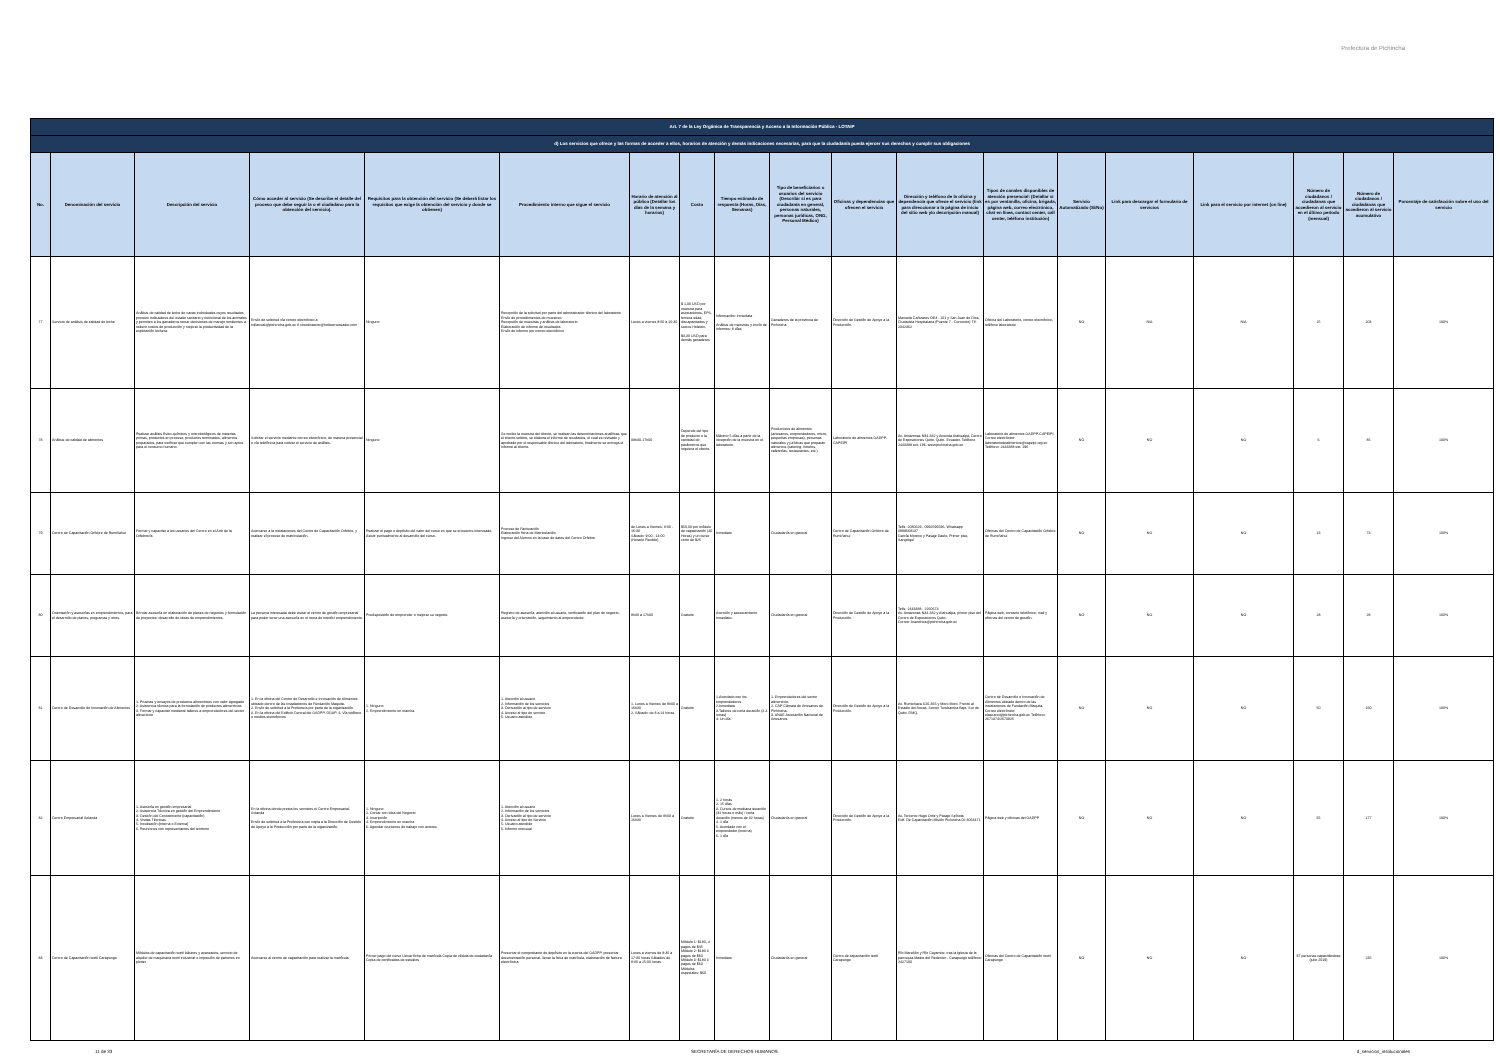Prefectura de Pichincha
| Art. 7 de la Ley Orgánica de Transparencia y Acceso a la Información Pública - LOTAIP | | | | | | | | | | | | | | | | | | |
| d) Los servicios que ofrece y las formas de acceder a ellos, horarios de atención y demás indicaciones necesarias, para que la ciudadanía pueda ejercer sus derechos y cumplir sus obligaciones | | | | | | | | | | | | | | | | | | |
| No. | Denominación del servicio | Descripción del servicio | Cómo acceder al servicio (Se describe el detalle del proceso que debe seguir la o el ciudadano para la obtención del servicio). | Requisitos para la obtención del servicio (Se deberá listar los requisitos que exige la obtención del servicio y donde se obtienen) | Procedimiento interno que sigue el servicio | Horario de atención al público (Detallar los días de la semana y horarios) | Costo | Tiempo estimado de respuesta (Horas, Días, Semanas) | Tipo de beneficiarios o usuarios del servicio (Describir si es para ciudadanía en general, personas naturales, personas jurídicas, ONG, Personal Médico) | Oficinas y dependencias que ofrecen el servicio | Dirección y teléfono de la oficina y dependencia que ofrece el servicio (link para direccionar a la página de inicio del sitio web y/o descripción manual) | Tipos de canales disponibles de atención presencial: (Detallar si es por ventanilla, oficina, brigada, página web, correo electrónico, chat en línea, contact center, call center, teléfono institución) | Servicio Automatizado (Si/No) | Link para descargar el formulario de servicios | Link para el servicio por internet (on line) | Número de ciudadanos / ciudadanas que accedieron al servicio en el último período (mensual) | Número de ciudadanos / ciudadanas que accedieron al servicio acumulativo | Porcentaje de satisfacción sobre el uso del servicio |
| 77 | Servicio de análisis de calidad de leche | Análisis de calidad de leche de vacas individuales cuyos resultados proveen indicadores del estado sanitario y nutricional de los animales y permiten a los ganaderos tomar decisiones de manejo tendientes a reducir costos de producción y mejorar la productividad de la explotación lechera. | Envío de solicitud vía correo electrónico a tvillarreal@pichincha.gob.ec ó coordinacion@holsteinecuador.com | Ninguno | Recepción de la solicitud por parte del administrador técnico del laboratorio Envío de procedimientos de muestreo Recepción de muestras y análisis de laboratorio Elaboración de informe de resultados Envío de informe por correo electrónico | Lunes a viernes 8:00 a 16:30 | $ 1,00 USD por muestra para asociaciones, EPS, tercera edad, discapacitados y socios Holstein. $3,30 USD para demás ganaderos | Información: inmediata Análisis de muestras y envío de informes: 8 días | Ganaderos de la provincia de Pichincha | Dirección de Gestión de Apoyo a la Producción. | Manuela Cañizares OE3 - 101 y San Juan de Dios, Ciudadela Hospitalaria (Puente 7 - Conocoto) Tlf: 2342362 | Oficina del Laboratorio, correo electrónico, teléfono laboratorio | NO | N/A | N/A | 25 | 203 | 100% |
| 78 | Análisis de calidad de alimentos | Realizar análisis físico-químicos y microbiológicos de materias primas, productos en proceso, productos terminados, alimentos preparados, para verificar que cumplen con las normas y son aptos para el consumo humano. | Solicitar el servicio mediante correo electrónico, de manera presencial o vía telefónica para cotizar el servicio de análisis. | Ninguno | Se recibe la muestra del cliente, se realizan las determinaciones analíticas que el cliente solicite, se elabora el informe de resultados, el cual es revisado y aprobado por el responsable técnico del laboratorio, finalmente se entrega el informe al cliente. | 08h30-17h00 | Depende del tipo de producto o la cantidad de parámetros que requiera el cliente. | Máximo 5 días a partir de la recepción de la muestra en el laboratorio. | Productores de alimentos (artesanos, emprendedores, micro, pequeñas empresas), personas naturales y jurídicas que preparan alimentos (catering, hoteles, cafeterías, restaurantes, etc.) | Laboratorio de alimentos GADPP-CAPEIPI | Av. Amazonas N34-332 y Avenida Atahualpa, Centro de Exposiciones Quito. Quito- Ecuador. Teléfono 2443388 ext. 196. www.pichincha.gob.ec | Laboratorio de alimentos GADPP-CAPEIPI. Correo electrónico: laboratoriodealimentos@capeipi.org.ec Teléfono: 2443388 ext. 196 | NO | NO | NO | 6 | 85 | 100% |
| 79 | Centro de Capacitación Orfebre de Rumiñahui | Formar y capacitar a los usuarios del Centro en el Arte de la Orfebrería | Acercarse a la instalaciones del Centro de Capacitación Orfebre, y realizar el proceso de matriculación. | Realizar el pago o depósito del valor del curso en que se encuentre interesado. Asistir puntualmente al desarrollo del curso. | Proceso de Facturación Elaboración ficha de Matriculación Ingreso del Alumno en la base de datos del Centro Orfebre | de Lunes a Viernes: 8:00 - 16:30 Sábado: 9:00 - 14:00 (Horario Flexible) | $50,00 por módulo de capacitación (40 Horas) y un curso corto de $25 | Inmediato | Ciudadanía en general | Centro de Capacitación Orfebre de Rumiñahui | Telfs: 2080629 - 0992596596, Whatsapp 0999668137 García Moreno y Pasaje Daule, Primer piso, Sangolquí | Oficinas del Centro de Capacitación Orfebre de Rumiñahui | NO | NO | NO | 13 | 73 | 100% |
| 80 | Orientación y asesorías en emprendimientos, para el desarrollo de planes, programas y otros. | Brindar asesoría en elaboración de planes de negocios y formulación de proyectos; desarrollo de ideas de emprendimientos. | La persona interesada debe visitar el centro de gestión empresarial para poder tener una asesoría en el tema de interés/ emprendimiento. | Predisposición de emprender o mejorar su negocio. | Registro de asesoría, atención al usuario, verificación del plan de negocio, asesoría y orientación, seguimiento al emprendedor. | 8h30 a 17h00 | Gratuito | Atención y asesoramiento inmediato. | Ciudadanía en general | Dirección de Gestión de Apoyo a la Producción. | Telfs: 2443388 - 2260673 Av. Amazonas N34-332 y Atahualpa, primer piso del Centro de Exposiciones Quito. Correo: bsanchez@pichincha.gob.ec | Página web, contacto telefónico, mail y oficinas del centro de gestión. | NO | NO | NO | 28 | 28 | 100% |
| 81 | Centro de Desarrollo de Innovación de Alimentos | 1. Pruebas y ensayos de productos alimenticios con valor agregado 2. Asistencia técnica para la formulación de productos alimenticios 3. Formar y capacitar mediante talleres a emprendedores del sector alimenticio | 1. En la oficina del Centro de Desarrollo e Innovación de Alimentos ubicado dentro de las instalaciones de Fundación Maquita. 2. Envío de solicitud a la Prefectura por parte de la organización. 3. En la oficina del Edificio Central del GADPP, DGAP. 4. Vía teléfono o medios electrónicos | 1. Ninguno 2. Emprendimiento en marcha | 1. Atención al usuario 2. Información de los servicios 3. Derivación al tipo de servicio 4. Acceso al tipo de servicio 5. Usuario atendido | 1. Lunes a Viernes de 8h00 a 16h30 2. Sábado: de 8 a 14 horas | Gratuito | 1.Acordado con los emprendedores 2.Inmediata 3.Talleres de corta duración (2-4 horas) 4. Un día | 1. Emprendedores del sector alimenticio. 2. CAP Cámara de Artesanos de Pichincha. 3. ANAE Asociación Nacional de Artesanos | Dirección de Gestión de Apoyo a la Producción. | Av. Rumichaca S26-365 y Moro Moro. Frente al Estadio del Aucas. Sector Turubamba Bajo. Sur de Quito. DMQ. | Centro de Desarrollo e Innovación de Alimentos ubicado dentro de las instalaciones de Fundación Maquita. Correo electrónico: elascano@pichincha.gob.ec Teléfono: 2671374/2670925 | NO | NO | NO | 50 | 160 | 100% |
| 82 | Centro Empresarial Solanda | 1. Asesoría en gestión empresarial 2. Asistencia Técnica en gestión del Emprendimiento 3. Gestión del Conocimiento (capacitación) 4. Visitas Técnicas 5. Incubación (interna o Externa) 6. Reuniones con representantes del territorio | En la oficina donde presta los servicios el Centro Empresarial- Solanda Envío de solicitud a la Prefectura con copia a la Dirección de Gestión de Apoyo a la Producción por parte de la organización. | 1. Ninguno 2. Contar con Idea del Negocio 3. Inscripción 4. Emprendimiento en marcha 6. Agendar reuniones de trabajo con actores | 1. Atención al usuario 2. Información de los servicios 3. Derivación al tipo de servicio 4. Acceso al tipo de Servicio 5. Usuario atendido 6. Informe mensual | Lunes a Viernes de 8h00 a 16h30 | Gratuito | 1. 2 horas 2. 15 días 3. Cursos de mediana duración (32 horas o más) / corta duración (menos de 32 horas) 4. 1 día 5. Acordado con el emprendedor (interna) 6. 1 día | Ciudadanía en general | Dirección de Gestión de Apoyo a la Producción. | Av. Teniente Hugo Ortiz y Pasaje Spínola Edif. De Capacitación Misión Pichincha 02 3063471 | Página web y oficinas del GADPP | NO | NO | NO | 65 | 177 | 100% |
| 83 | Centro de Capacitación textil Carapungo | Módulos de capacitación textil básicos y avanzados, servicio de alquiler de maquinaria textil industrial e impresión de patrones en plotter | Acercarse al centro de capacitación para realizar la matrícula. | Primer pago del curso Llenar ficha de matrícula Copia de cédula de ciudadanía Copia de certificados de estudios | Presentar el comprobante de depósito en la cuenta del GADPP, presentar documentación personal, llenar la ficha de matrícula, elaboración de factura electrónica | Lunes a viernes de 8:30 a 17:30 horas Sábados de 8:00 a 15:00 horas | Módulo 1: $180, 4 pagos de $45 Módulo 2: $180 3 pagos de $60 Módulo 3: $180 3 pagos de $60 Módulos especiales: $60 | Inmediato | Ciudadanía en general | Centro de capacitación textil Carapungo | Río Marañón y Río Cayambe, tras la Iglesia de la parroquia Madre del Redentor - Carapungo teléfono: 2427100 | Oficinas del Centro de Capacitación textil Carapungo | NO | NO | NO | 87 personas capacitándose (julio 2019) | 235 | 100% |
11 de 33 SECRETARÍA DE DERECHOS HUMANOS d_servicios_institucionales